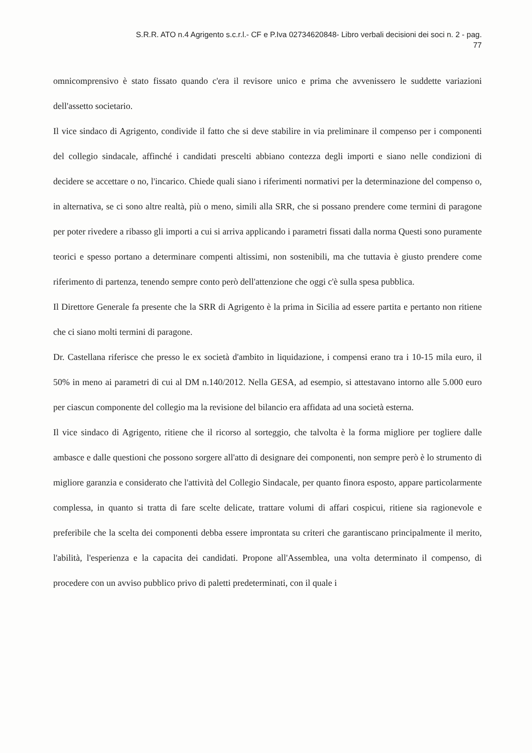S.R.R. ATO n.4 Agrigento s.c.r.l.- CF e P.Iva 02734620848- Libro verbali decisioni dei soci n. 2 - pag.
77
omnicomprensivo è stato fissato quando c'era il revisore unico e prima che avvenissero le suddette variazioni dell'assetto societario.
Il vice sindaco di Agrigento, condivide il fatto che si deve stabilire in via preliminare il compenso per i componenti del collegio sindacale, affinché i candidati prescelti abbiano contezza degli importi e siano nelle condizioni di decidere se accettare o no, l'incarico. Chiede quali siano i riferimenti normativi per la determinazione del compenso o, in alternativa, se ci sono altre realtà, più o meno, simili alla SRR, che si possano prendere come termini di paragone per poter rivedere a ribasso gli importi a cui si arriva applicando i parametri fissati dalla norma Questi sono puramente teorici e spesso portano a determinare compenti altissimi, non sostenibili, ma che tuttavia è giusto prendere come riferimento di partenza, tenendo sempre conto però dell'attenzione che oggi c'è sulla spesa pubblica.
Il Direttore Generale fa presente che la SRR di Agrigento è la prima in Sicilia ad essere partita e pertanto non ritiene che ci siano molti termini di paragone.
Dr. Castellana riferisce che presso le ex società d'ambito in liquidazione, i compensi erano tra i 10-15 mila euro, il 50% in meno ai parametri di cui al DM n.140/2012. Nella GESA, ad esempio, si attestavano intorno alle 5.000 euro per ciascun componente del collegio ma la revisione del bilancio era affidata ad una società esterna.
Il vice sindaco di Agrigento, ritiene che il ricorso al sorteggio, che talvolta è la forma migliore per togliere dalle ambasce e dalle questioni che possono sorgere all'atto di designare dei componenti, non sempre però è lo strumento di migliore garanzia e considerato che l'attività del Collegio Sindacale, per quanto finora esposto, appare particolarmente complessa, in quanto si tratta di fare scelte delicate, trattare volumi di affari cospicui, ritiene sia ragionevole e preferibile che la scelta dei componenti debba essere improntata su criteri che garantiscano principalmente il merito, l'abilità, l'esperienza e la capacita dei candidati. Propone all'Assemblea, una volta determinato il compenso, di procedere con un avviso pubblico privo di paletti predeterminati, con il quale i